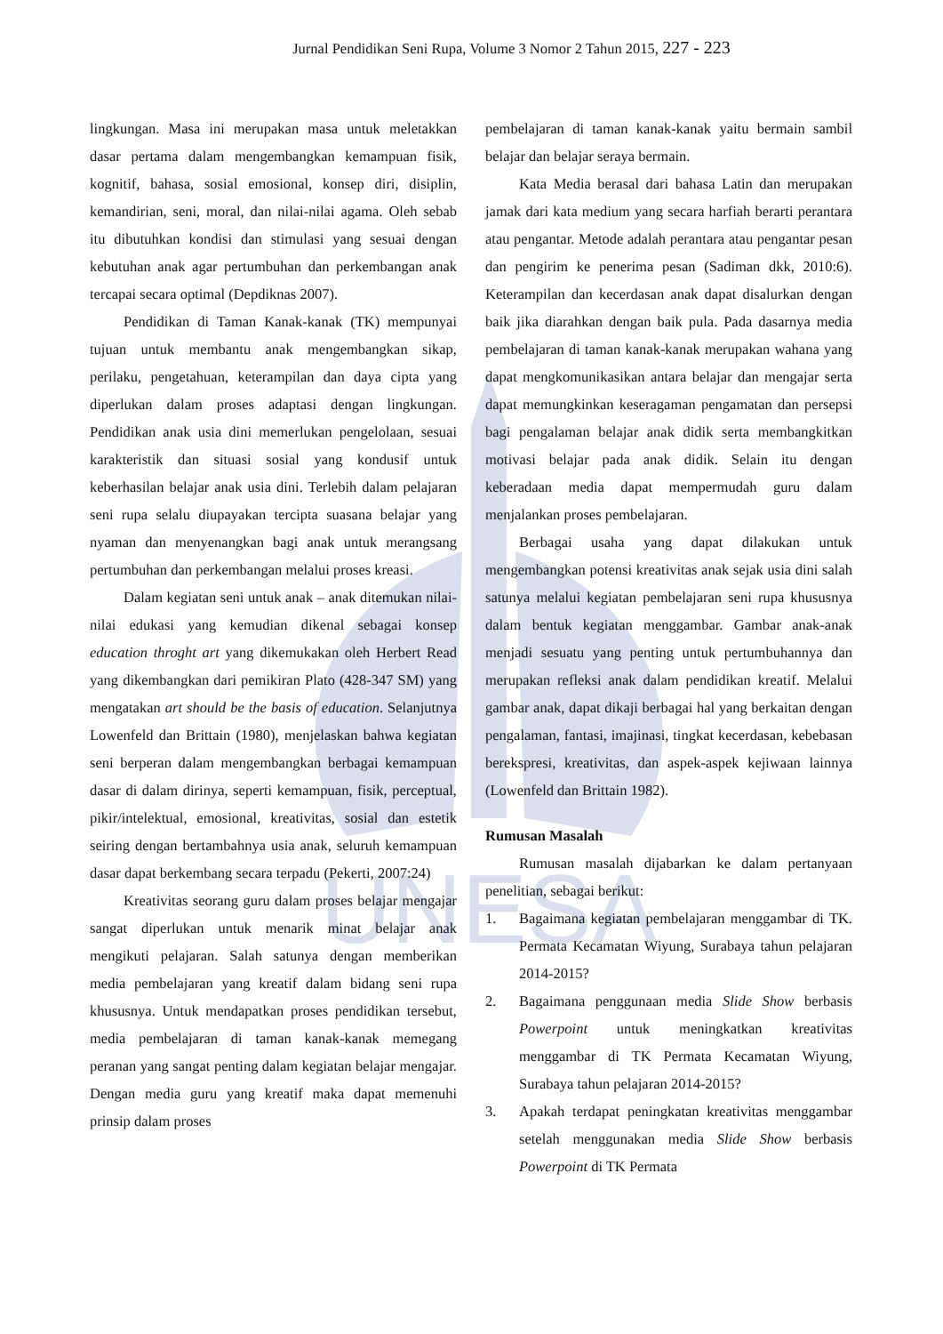UNESA
Jurnal Pendidikan Seni Rupa, Volume 3 Nomor 2 Tahun 2015, 227 - 223
lingkungan. Masa ini merupakan masa untuk meletakkan dasar pertama dalam mengembangkan kemampuan fisik, kognitif, bahasa, sosial emosional, konsep diri, disiplin, kemandirian, seni, moral, dan nilai-nilai agama. Oleh sebab itu dibutuhkan kondisi dan stimulasi yang sesuai dengan kebutuhan anak agar pertumbuhan dan perkembangan anak tercapai secara optimal (Depdiknas 2007).
Pendidikan di Taman Kanak-kanak (TK) mempunyai tujuan untuk membantu anak mengembangkan sikap, perilaku, pengetahuan, keterampilan dan daya cipta yang diperlukan dalam proses adaptasi dengan lingkungan. Pendidikan anak usia dini memerlukan pengelolaan, sesuai karakteristik dan situasi sosial yang kondusif untuk keberhasilan belajar anak usia dini. Terlebih dalam pelajaran seni rupa selalu diupayakan tercipta suasana belajar yang nyaman dan menyenangkan bagi anak untuk merangsang pertumbuhan dan perkembangan melalui proses kreasi.
Dalam kegiatan seni untuk anak – anak ditemukan nilai-nilai edukasi yang kemudian dikenal sebagai konsep education throght art yang dikemukakan oleh Herbert Read yang dikembangkan dari pemikiran Plato (428-347 SM) yang mengatakan art should be the basis of education. Selanjutnya Lowenfeld dan Brittain (1980), menjelaskan bahwa kegiatan seni berperan dalam mengembangkan berbagai kemampuan dasar di dalam dirinya, seperti kemampuan, fisik, perceptual, pikir/intelektual, emosional, kreativitas, sosial dan estetik seiring dengan bertambahnya usia anak, seluruh kemampuan dasar dapat berkembang secara terpadu (Pekerti, 2007:24)
Kreativitas seorang guru dalam proses belajar mengajar sangat diperlukan untuk menarik minat belajar anak mengikuti pelajaran. Salah satunya dengan memberikan media pembelajaran yang kreatif dalam bidang seni rupa khususnya. Untuk mendapatkan proses pendidikan tersebut, media pembelajaran di taman kanak-kanak memegang peranan yang sangat penting dalam kegiatan belajar mengajar. Dengan media guru yang kreatif maka dapat memenuhi prinsip dalam proses
pembelajaran di taman kanak-kanak yaitu bermain sambil belajar dan belajar seraya bermain.
Kata Media berasal dari bahasa Latin dan merupakan jamak dari kata medium yang secara harfiah berarti perantara atau pengantar. Metode adalah perantara atau pengantar pesan dan pengirim ke penerima pesan (Sadiman dkk, 2010:6). Keterampilan dan kecerdasan anak dapat disalurkan dengan baik jika diarahkan dengan baik pula. Pada dasarnya media pembelajaran di taman kanak-kanak merupakan wahana yang dapat mengkomunikasikan antara belajar dan mengajar serta dapat memungkinkan keseragaman pengamatan dan persepsi bagi pengalaman belajar anak didik serta membangkitkan motivasi belajar pada anak didik. Selain itu dengan keberadaan media dapat mempermudah guru dalam menjalankan proses pembelajaran.
Berbagai usaha yang dapat dilakukan untuk mengembangkan potensi kreativitas anak sejak usia dini salah satunya melalui kegiatan pembelajaran seni rupa khususnya dalam bentuk kegiatan menggambar. Gambar anak-anak menjadi sesuatu yang penting untuk pertumbuhannya dan merupakan refleksi anak dalam pendidikan kreatif. Melalui gambar anak, dapat dikaji berbagai hal yang berkaitan dengan pengalaman, fantasi, imajinasi, tingkat kecerdasan, kebebasan berekspresi, kreativitas, dan aspek-aspek kejiwaan lainnya (Lowenfeld dan Brittain 1982).
Rumusan Masalah
Rumusan masalah dijabarkan ke dalam pertanyaan penelitian, sebagai berikut:
1. Bagaimana kegiatan pembelajaran menggambar di TK. Permata Kecamatan Wiyung, Surabaya tahun pelajaran 2014-2015?
2. Bagaimana penggunaan media Slide Show berbasis Powerpoint untuk meningkatkan kreativitas menggambar di TK Permata Kecamatan Wiyung, Surabaya tahun pelajaran 2014-2015?
3. Apakah terdapat peningkatan kreativitas menggambar setelah menggunakan media Slide Show berbasis Powerpoint di TK Permata